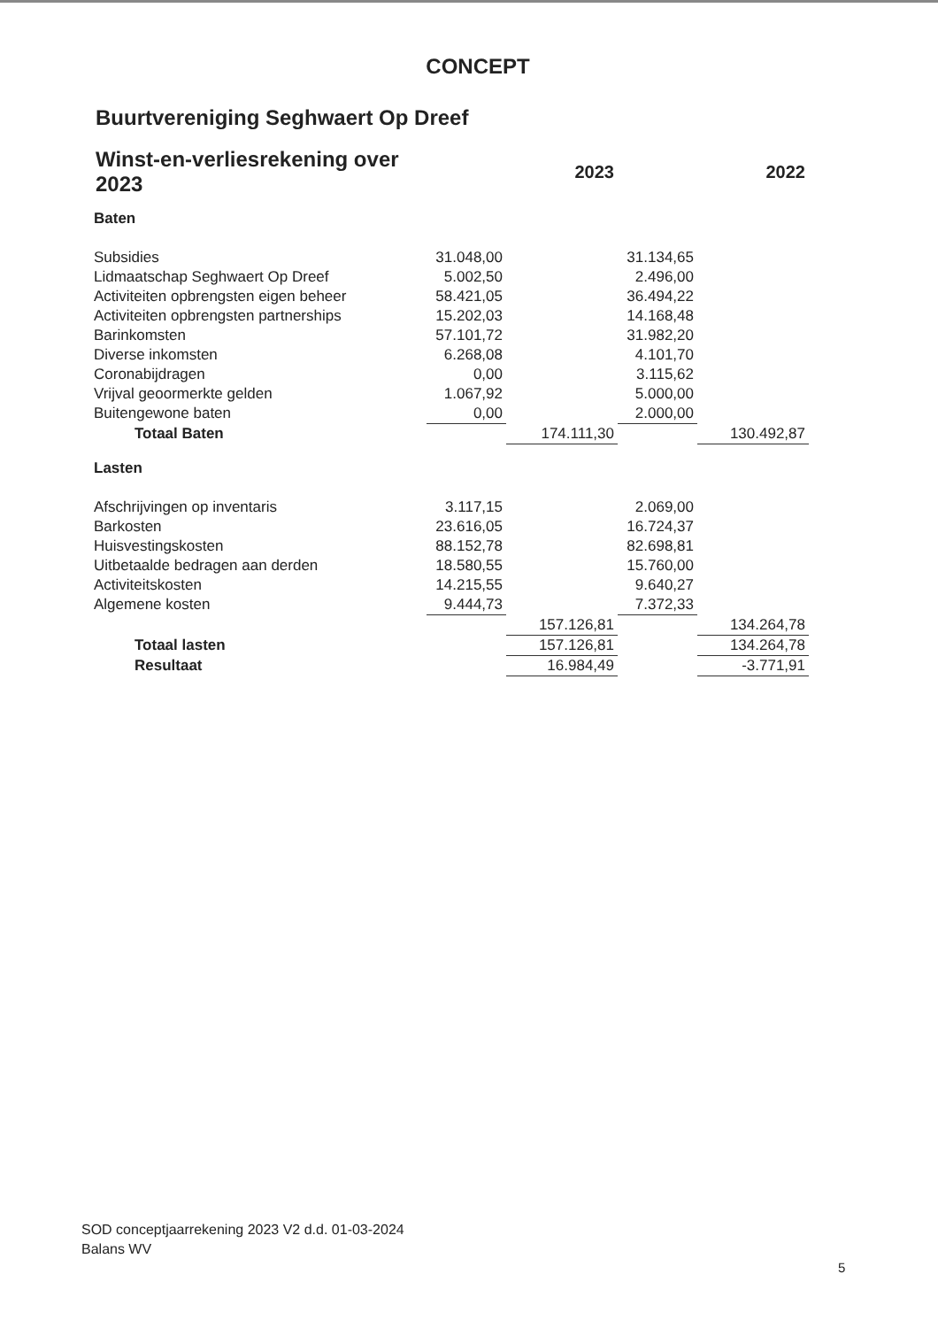CONCEPT
Buurtvereniging Seghwaert Op Dreef
| Winst-en-verliesrekening over 2023 | | 2023 | | 2022 |
| --- | --- | --- | --- | --- |
| Baten | | | | |
| Subsidies | 31.048,00 | | 31.134,65 | |
| Lidmaatschap Seghwaert Op Dreef | 5.002,50 | | 2.496,00 | |
| Activiteiten opbrengsten eigen beheer | 58.421,05 | | 36.494,22 | |
| Activiteiten opbrengsten partnerships | 15.202,03 | | 14.168,48 | |
| Barinkomsten | 57.101,72 | | 31.982,20 | |
| Diverse inkomsten | 6.268,08 | | 4.101,70 | |
| Coronabijdragen | 0,00 | | 3.115,62 | |
| Vrijval geoormerkte gelden | 1.067,92 | | 5.000,00 | |
| Buitengewone baten | 0,00 | | 2.000,00 | |
| Totaal Baten | | 174.111,30 | | 130.492,87 |
| Lasten | | | | |
| Afschrijvingen op inventaris | 3.117,15 | | 2.069,00 | |
| Barkosten | 23.616,05 | | 16.724,37 | |
| Huisvestingskosten | 88.152,78 | | 82.698,81 | |
| Uitbetaalde bedragen aan derden | 18.580,55 | | 15.760,00 | |
| Activiteitskosten | 14.215,55 | | 9.640,27 | |
| Algemene kosten | 9.444,73 | | 7.372,33 | |
| | | 157.126,81 | | 134.264,78 |
| Totaal lasten | | 157.126,81 | | 134.264,78 |
| Resultaat | | 16.984,49 | | -3.771,91 |
SOD conceptjaarrekening 2023 V2 d.d. 01-03-2024
Balans WV
5